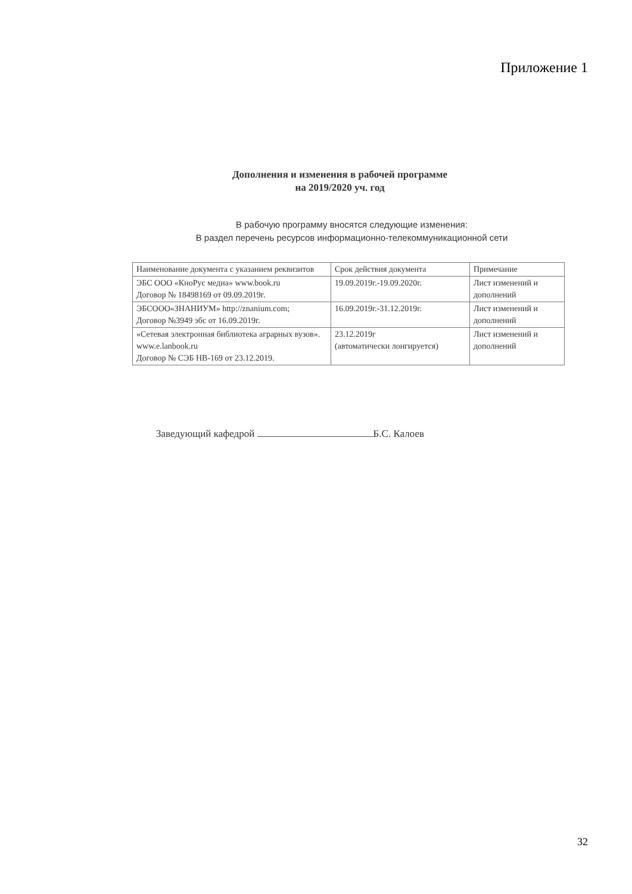Приложение 1
Дополнения и изменения в рабочей программе
на 2019/2020 уч. год
В рабочую программу вносятся следующие изменения:
В раздел перечень ресурсов информационно-телекоммуникационной сети
| Наименование документа с указанием реквизитов | Срок действия документа | Примечание |
| ЭБС ООО «КноРус медиа» www.book.ru Договор № 18498169 от 09.09.2019г. | 19.09.2019г.-19.09.2020г. | Лист изменений и дополнений |
| ЭБСООО«ЗНАНИУМ» http://znanium.com; Договор №3949 эбс от 16.09.2019г. | 16.09.2019г.-31.12.2019г. | Лист изменений и дополнений |
| «Сетевая электронная библиотека аграрных вузов». www.e.lanbook.ru Договор № СЭБ НВ-169 от 23.12.2019. | 23.12.2019г (автоматически лонгируется) | Лист изменений и дополнений |
Заведующий кафедрой Б.С. Калоев
32